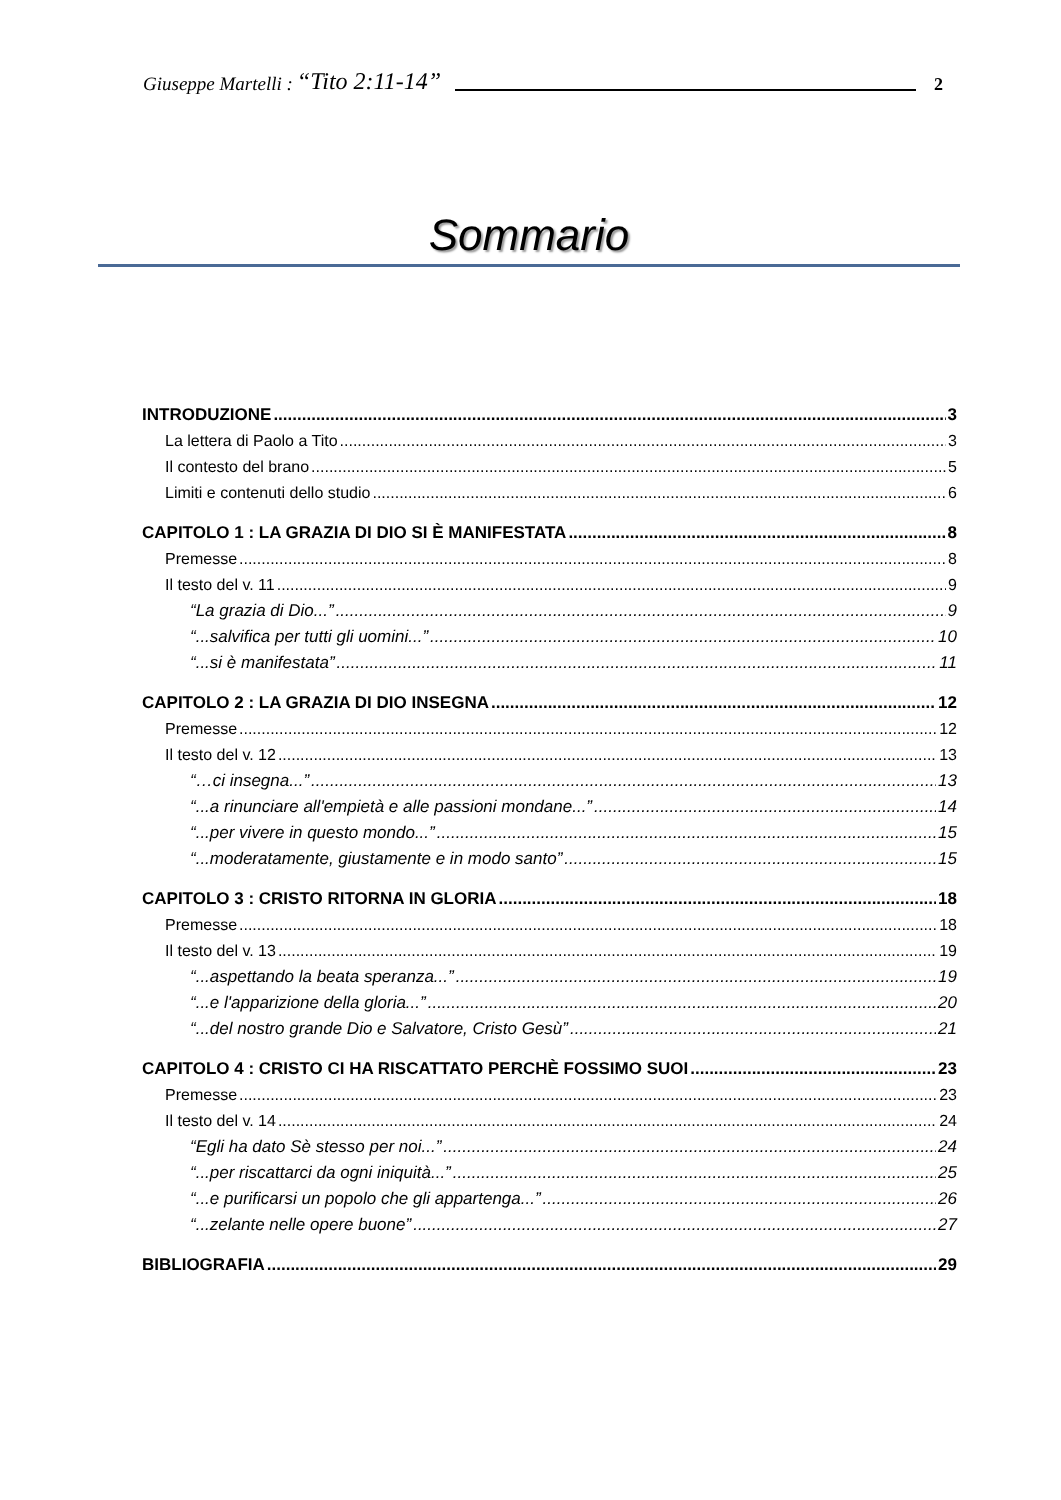Giuseppe Martelli : “Tito 2:11-14” 2
Sommario
INTRODUZIONE 3
La lettera di Paolo a Tito 3
Il contesto del brano 5
Limiti e contenuti dello studio 6
CAPITOLO 1 : LA GRAZIA DI DIO SI È MANIFESTATA 8
Premesse 8
Il testo del v. 11 9
“La grazia di Dio...” 9
“...salvifica per tutti gli uomini...” 10
“...si è manifestata” 11
CAPITOLO 2 : LA GRAZIA DI DIO INSEGNA 12
Premesse 12
Il testo del v. 12 13
“…ci insegna...” 13
“...a rinunciare all'empietà e alle passioni mondane...” 14
“...per vivere in questo mondo...” 15
“...moderatamente, giustamente e in modo santo” 15
CAPITOLO 3 : CRISTO RITORNA IN GLORIA 18
Premesse 18
Il testo del v. 13 19
“...aspettando la beata speranza...” 19
“...e l'apparizione della gloria...” 20
“...del nostro grande Dio e Salvatore, Cristo Gesù” 21
CAPITOLO 4 : CRISTO CI HA RISCATTATO PERCHÈ FOSSIMO SUOI 23
Premesse 23
Il testo del v. 14 24
“Egli ha dato Sè stesso per noi...” 24
“...per riscattarci da ogni iniquità...” 25
“...e purificarsi un popolo che gli appartenga...” 26
“...zelante nelle opere buone” 27
BIBLIOGRAFIA 29